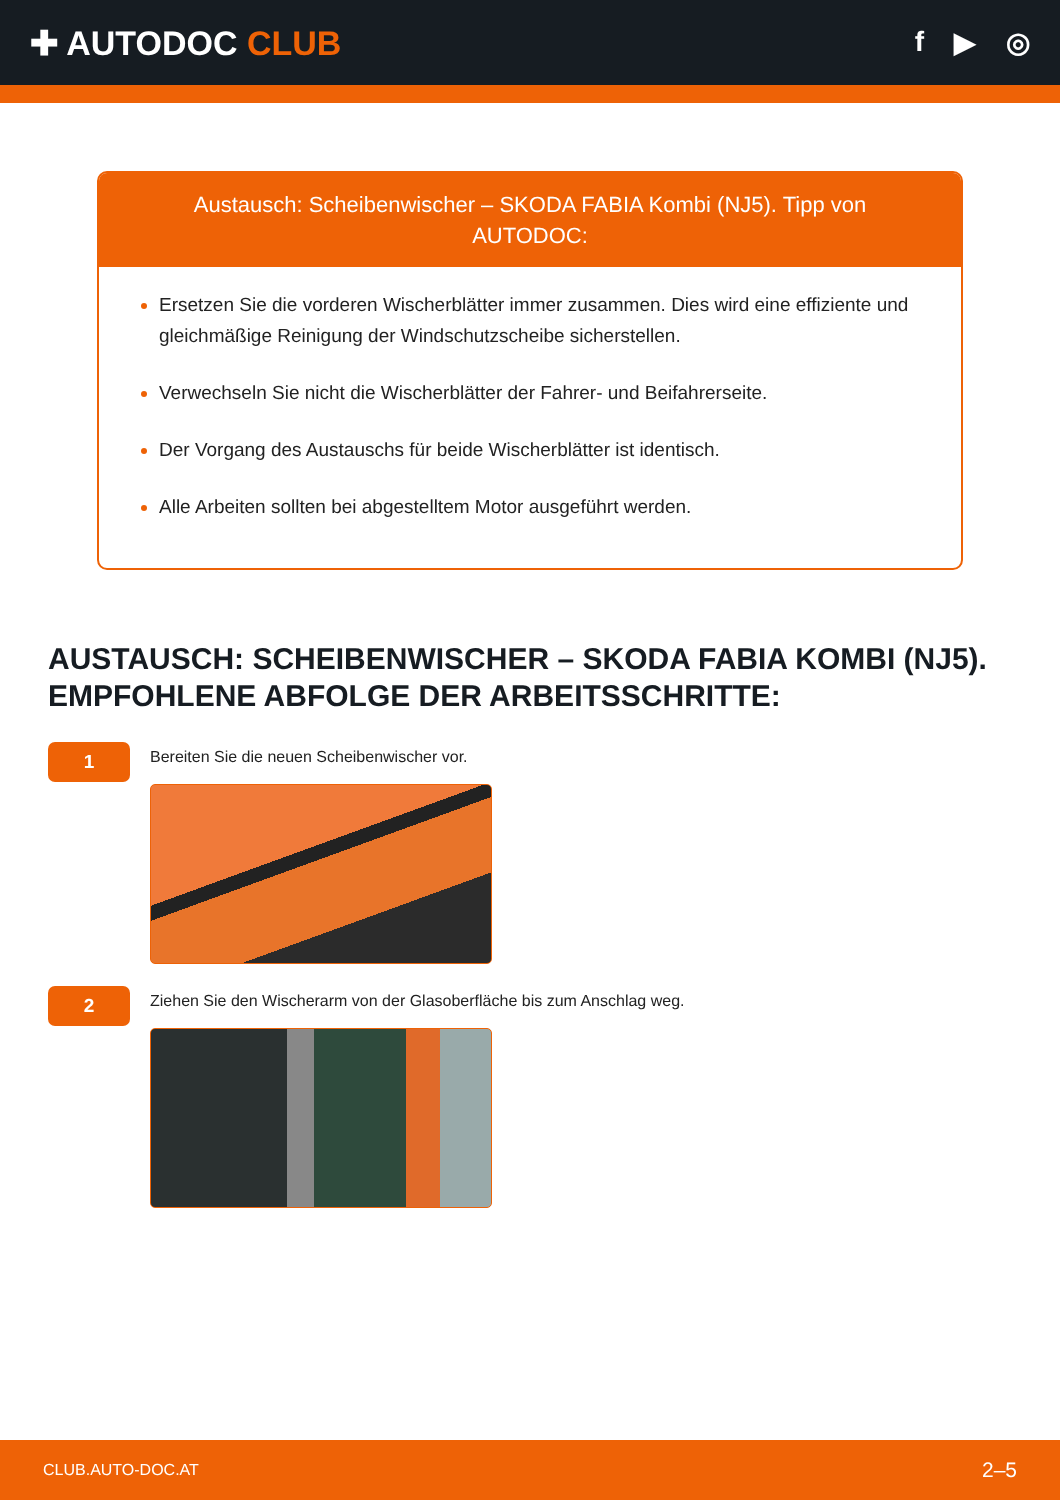✚ AUTODOC CLUB
f ▶ ◎
Austausch: Scheibenwischer – SKODA FABIA Kombi (NJ5). Tipp von AUTODOC:
Ersetzen Sie die vorderen Wischerblätter immer zusammen. Dies wird eine effiziente und gleichmäßige Reinigung der Windschutzscheibe sicherstellen.
Verwechseln Sie nicht die Wischerblätter der Fahrer- und Beifahrerseite.
Der Vorgang des Austauschs für beide Wischerblätter ist identisch.
Alle Arbeiten sollten bei abgestelltem Motor ausgeführt werden.
AUSTAUSCH: SCHEIBENWISCHER – SKODA FABIA KOMBI (NJ5). EMPFOHLENE ABFOLGE DER ARBEITSSCHRITTE:
1
Bereiten Sie die neuen Scheibenwischer vor.
2
Ziehen Sie den Wischerarm von der Glasoberfläche bis zum Anschlag weg.
CLUB.AUTO-DOC.AT 2–5